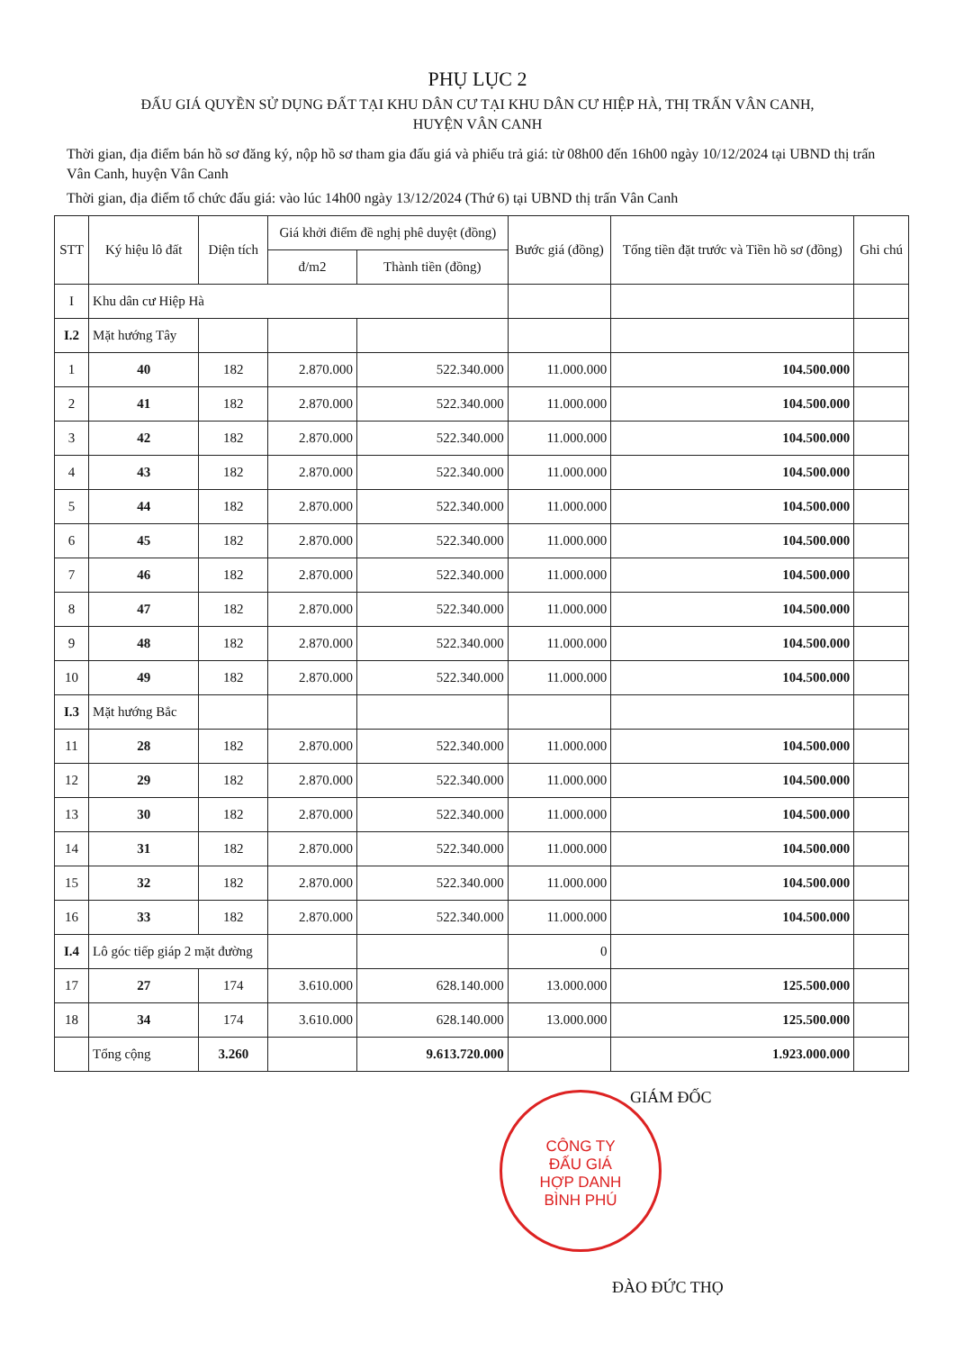PHỤ LỤC 2
ĐẤU GIÁ QUYỀN SỬ DỤNG ĐẤT TẠI KHU DÂN CƯ TẠI KHU DÂN CƯ HIỆP HÀ, THỊ TRẤN VÂN CANH,
HUYỆN VÂN CANH
Thời gian, địa điểm bán hồ sơ đăng ký, nộp hồ sơ tham gia đấu giá và phiếu trả giá: từ 08h00 đến 16h00 ngày 10/12/2024 tại UBND thị trấn Vân Canh, huyện Vân Canh
Thời gian, địa điểm tổ chức đấu giá: vào lúc 14h00 ngày 13/12/2024 (Thứ 6) tại UBND thị trấn Vân Canh
| STT | Ký hiệu lô đất | Diện tích | Giá khởi điểm đề nghị phê duyệt (đồng) | | Bước giá (đồng) | Tổng tiền đặt trước và Tiền hồ sơ (đồng) | Ghi chú |
| --- | --- | --- | --- | --- | --- | --- | --- |
| | | | đ/m2 | Thành tiền (đồng) | | | |
| I | Khu dân cư Hiệp Hà | | | | | | |
| I.2 | Mặt hướng Tây | | | | | | |
| 1 | 40 | 182 | 2.870.000 | 522.340.000 | 11.000.000 | 104.500.000 | |
| 2 | 41 | 182 | 2.870.000 | 522.340.000 | 11.000.000 | 104.500.000 | |
| 3 | 42 | 182 | 2.870.000 | 522.340.000 | 11.000.000 | 104.500.000 | |
| 4 | 43 | 182 | 2.870.000 | 522.340.000 | 11.000.000 | 104.500.000 | |
| 5 | 44 | 182 | 2.870.000 | 522.340.000 | 11.000.000 | 104.500.000 | |
| 6 | 45 | 182 | 2.870.000 | 522.340.000 | 11.000.000 | 104.500.000 | |
| 7 | 46 | 182 | 2.870.000 | 522.340.000 | 11.000.000 | 104.500.000 | |
| 8 | 47 | 182 | 2.870.000 | 522.340.000 | 11.000.000 | 104.500.000 | |
| 9 | 48 | 182 | 2.870.000 | 522.340.000 | 11.000.000 | 104.500.000 | |
| 10 | 49 | 182 | 2.870.000 | 522.340.000 | 11.000.000 | 104.500.000 | |
| I.3 | Mặt hướng Bắc | | | | | | |
| 11 | 28 | 182 | 2.870.000 | 522.340.000 | 11.000.000 | 104.500.000 | |
| 12 | 29 | 182 | 2.870.000 | 522.340.000 | 11.000.000 | 104.500.000 | |
| 13 | 30 | 182 | 2.870.000 | 522.340.000 | 11.000.000 | 104.500.000 | |
| 14 | 31 | 182 | 2.870.000 | 522.340.000 | 11.000.000 | 104.500.000 | |
| 15 | 32 | 182 | 2.870.000 | 522.340.000 | 11.000.000 | 104.500.000 | |
| 16 | 33 | 182 | 2.870.000 | 522.340.000 | 11.000.000 | 104.500.000 | |
| I.4 | Lô góc tiếp giáp 2 mặt đường | | | | 0 | | |
| 17 | 27 | 174 | 3.610.000 | 628.140.000 | 13.000.000 | 125.500.000 | |
| 18 | 34 | 174 | 3.610.000 | 628.140.000 | 13.000.000 | 125.500.000 | |
| | Tổng cộng | 3.260 | | 9.613.720.000 | | 1.923.000.000 | |
GIÁM ĐỐC
ĐÀO ĐỨC THỌ
CÔNG TY
ĐẤU GIÁ
HỢP DANH
BÌNH PHÚ